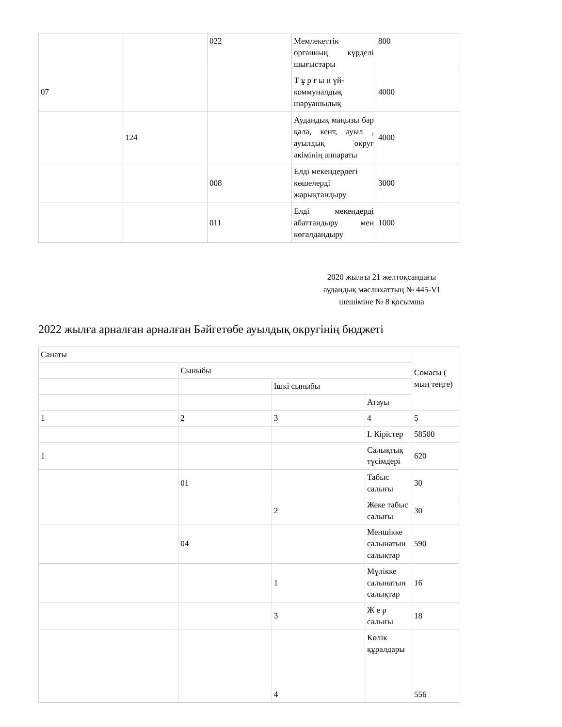| | | 022 | Мемлекеттік органның күрделі шығыстары | 800 |
| 07 | | | Т ұ р ғ ы н үй-коммуналдық шаруашылық | 4000 |
| | 124 | | Аудандық маңызы бар қала, кент, ауыл , ауылдық округ әкімінің аппараты | 4000 |
| | | 008 | Елді мекендердегі көшелерді жарықтандыру | 3000 |
| | | 011 | Елді мекендерді абаттандыру мен көгалдандыру | 1000 |
2020 жылғы 21 желтоқсандағы аудандық мәслихаттың № 445-VI шешіміне № 8 қосымша
2022 жылға арналған арналған Бәйгетөбе ауылдық округінің бюджеті
| Санаты | | | | Сомасы ( мың теңге) |
| | Сыныбы | | | |
| | | Ішкі сыныбы | | |
| | | | Атауы | |
| 1 | 2 | 3 | 4 | 5 |
| | | | I. Кірістер | 58500 |
| 1 | | | Салықтық түсімдері | 620 |
| | 01 | | Табыс салығы | 30 |
| | | 2 | Жеке табыс салығы | 30 |
| | 04 | | Меншікке салынатын салықтар | 590 |
| | | 1 | Мүлікке салынатын салықтар | 16 |
| | | 3 | Ж е р салығы | 18 |
| | | 4 | Көлік құралдары | 556 |